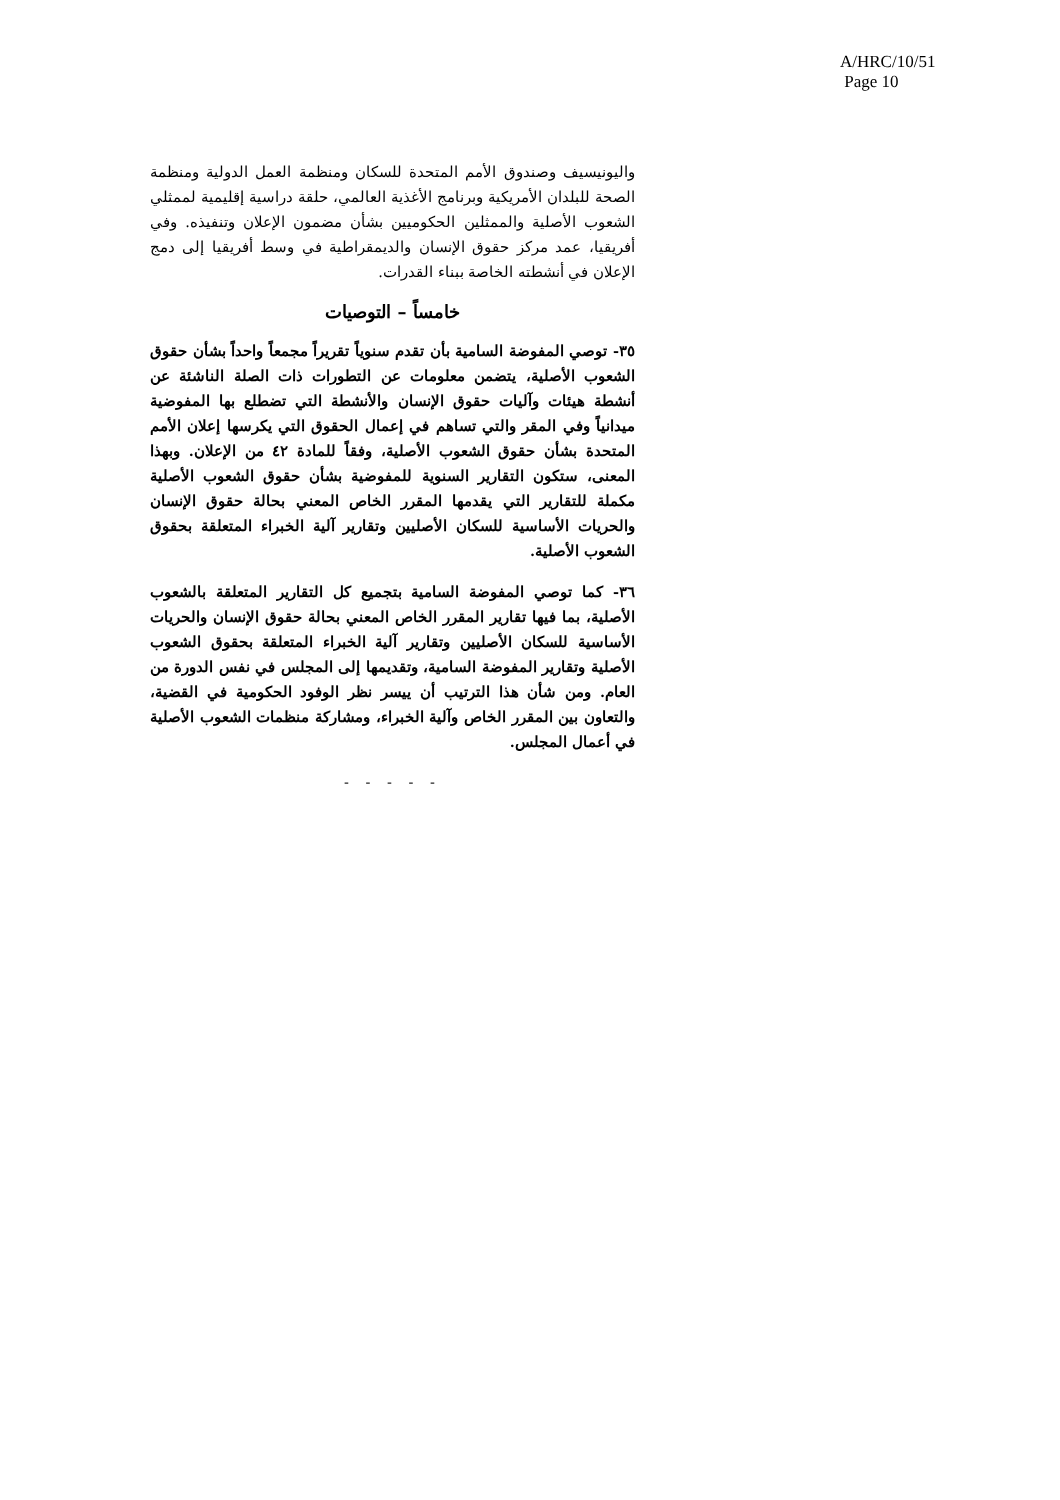A/HRC/10/51
Page 10
واليونيسيف وصندوق الأمم المتحدة للسكان ومنظمة العمل الدولية ومنظمة الصحة للبلدان الأمريكية وبرنامج الأغذية العالمي، حلقة دراسية إقليمية لممثلي الشعوب الأصلية والممثلين الحكوميين بشأن مضمون الإعلان وتنفيذه. وفي أفريقيا، عمد مركز حقوق الإنسان والديمقراطية في وسط أفريقيا إلى دمج الإعلان في أنشطته الخاصة ببناء القدرات.
خامساً – التوصيات
٣٥- توصي المفوضة السامية بأن تقدم سنوياً تقريراً مجمعاً واحداً بشأن حقوق الشعوب الأصلية، يتضمن معلومات عن التطورات ذات الصلة الناشئة عن أنشطة هيئات وآليات حقوق الإنسان والأنشطة التي تضطلع بها المفوضية ميدانياً وفي المقر والتي تساهم في إعمال الحقوق التي يكرسها إعلان الأمم المتحدة بشأن حقوق الشعوب الأصلية، وفقاً للمادة ٤٢ من الإعلان. وبهذا المعنى، ستكون التقارير السنوية للمفوضية بشأن حقوق الشعوب الأصلية مكملة للتقارير التي يقدمها المقرر الخاص المعني بحالة حقوق الإنسان والحريات الأساسية للسكان الأصليين وتقارير آلية الخبراء المتعلقة بحقوق الشعوب الأصلية.
٣٦- كما توصي المفوضة السامية بتجميع كل التقارير المتعلقة بالشعوب الأصلية، بما فيها تقارير المقرر الخاص المعني بحالة حقوق الإنسان والحريات الأساسية للسكان الأصليين وتقارير آلية الخبراء المتعلقة بحقوق الشعوب الأصلية وتقارير المفوضة السامية، وتقديمها إلى المجلس في نفس الدورة من العام. ومن شأن هذا الترتيب أن ييسر نظر الوفود الحكومية في القضية، والتعاون بين المقرر الخاص وآلية الخبراء، ومشاركة منظمات الشعوب الأصلية في أعمال المجلس.
- - - - -